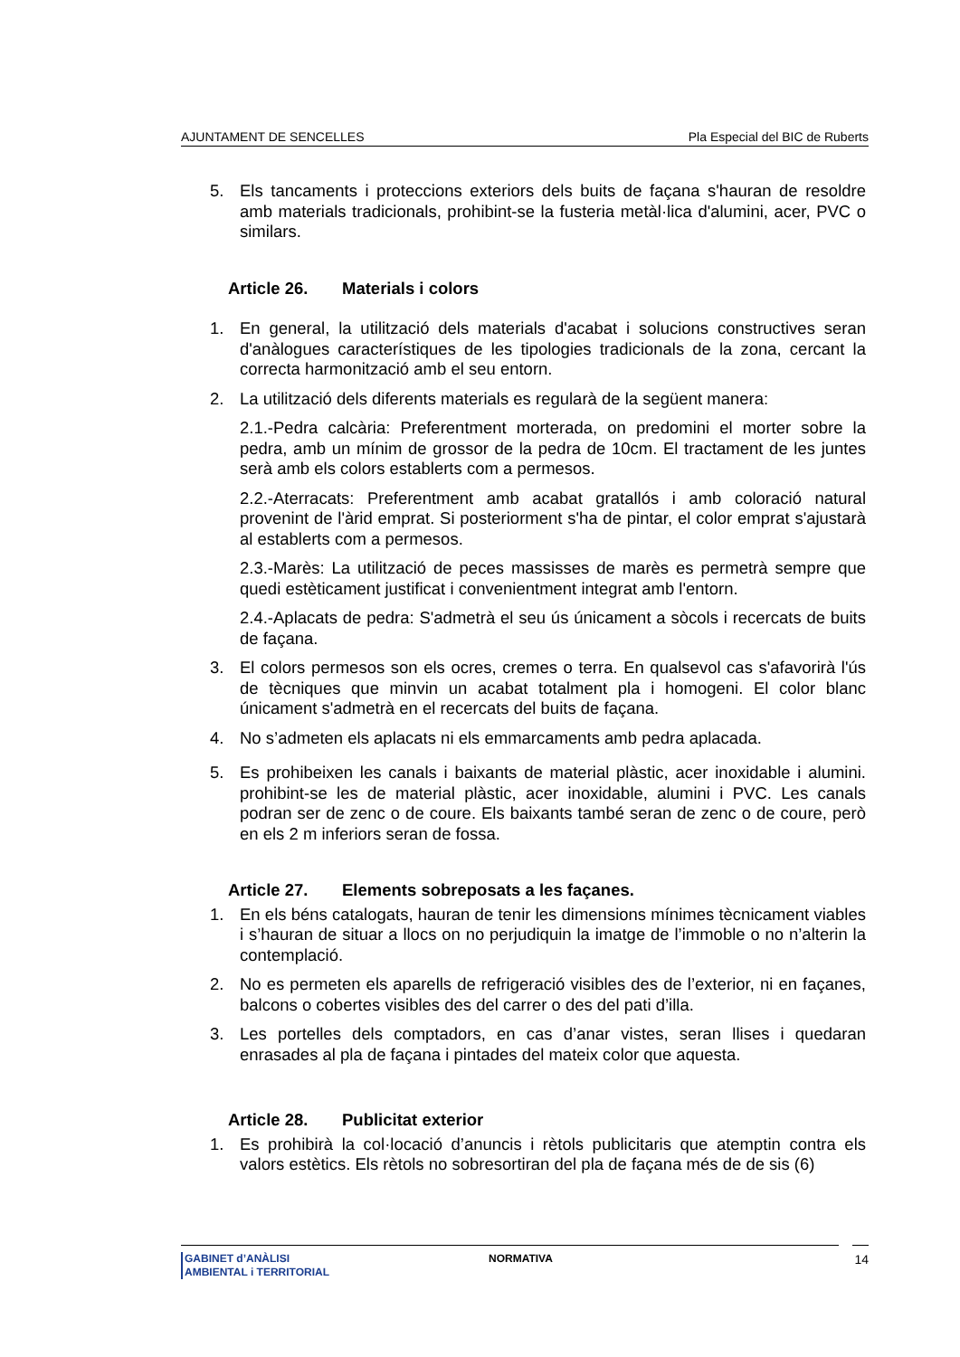AJUNTAMENT DE SENCELLES Pla Especial del BIC de Ruberts
5. Els tancaments i proteccions exteriors dels buits de façana s'hauran de resoldre amb materials tradicionals, prohibint-se la fusteria metàl·lica d'alumini, acer, PVC o similars.
Article 26. Materials i colors
1. En general, la utilització dels materials d'acabat i solucions constructives seran d'anàlogues característiques de les tipologies tradicionals de la zona, cercant la correcta harmonització amb el seu entorn.
2. La utilització dels diferents materials es regularà de la següent manera:
2.1.-Pedra calcària: Preferentment morterada, on predomini el morter sobre la pedra, amb un mínim de grossor de la pedra de 10cm. El tractament de les juntes serà amb els colors establerts com a permesos.
2.2.-Aterracats: Preferentment amb acabat gratallós i amb coloració natural provenint de l'àrid emprat. Si posteriorment s'ha de pintar, el color emprat s'ajustarà al establerts com a permesos.
2.3.-Marès: La utilització de peces massisses de marès es permetrà sempre que quedi estèticament justificat i convenientment integrat amb l'entorn.
2.4.-Aplacats de pedra: S'admetrà el seu ús únicament a sòcols i recercats de buits de façana.
3. El colors permesos son els ocres, cremes o terra. En qualsevol cas s'afavorirà l'ús de tècniques que minvin un acabat totalment pla i homogeni. El color blanc únicament s'admetrà en el recercats del buits de façana.
4. No s’admeten els aplacats ni els emmarcaments amb pedra aplacada.
5. Es prohibeixen les canals i baixants de material plàstic, acer inoxidable i alumini. prohibint-se les de material plàstic, acer inoxidable, alumini i PVC. Les canals podran ser de zenc o de coure. Els baixants també seran de zenc o de coure, però en els 2 m inferiors seran de fossa.
Article 27. Elements sobreposats a les façanes.
1. En els béns catalogats, hauran de tenir les dimensions mínimes tècnicament viables i s’hauran de situar a llocs on no perjudiquin la imatge de l’immoble o no n’alterin la contemplació.
2. No es permeten els aparells de refrigeració visibles des de l’exterior, ni en façanes, balcons o cobertes visibles des del carrer o des del pati d’illa.
3. Les portelles dels comptadors, en cas d’anar vistes, seran llises i quedaran enrasades al pla de façana i pintades del mateix color que aquesta.
Article 28. Publicitat exterior
1. Es prohibirà la col·locació d’anuncis i rètols publicitaris que atemptin contra els valors estètics. Els rètols no sobresortiran del pla de façana més de de sis (6)
GABINET d’ANÀLISI
AMBIENTAL i TERRITORIAL
NORMATIVA 14